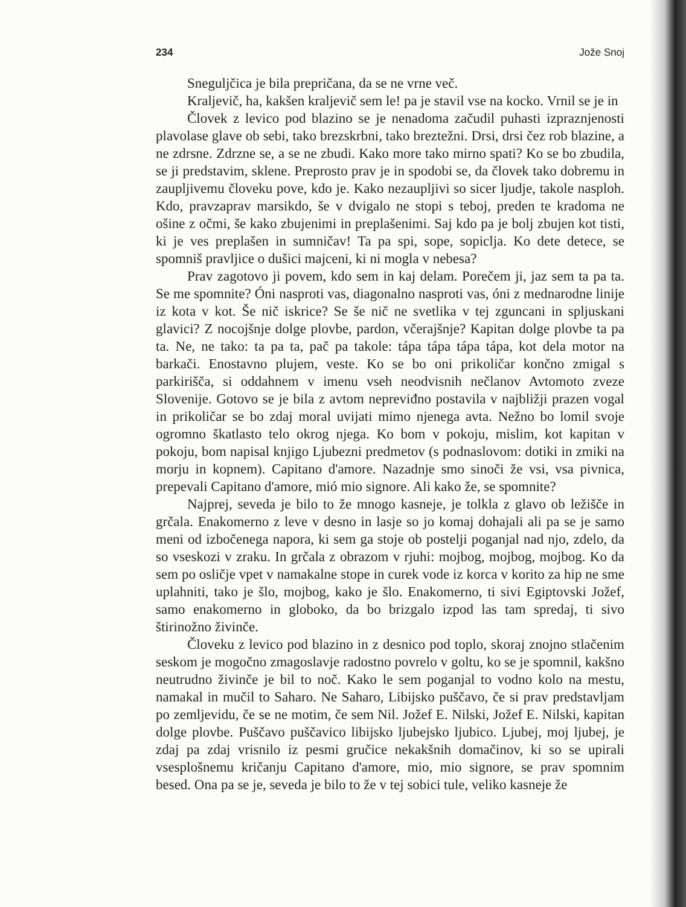234 Jože Snoj
Sneguljčica je bila prepričana, da se ne vrne več.
Kraljevič, ha, kakšen kraljevič sem le! pa je stavil vse na kocko. Vrnil se je in
Človek z levico pod blazino se je nenadoma začudil puhasti izpraznjenosti plavolase glave ob sebi, tako brezskrbni, tako breztežni. Drsi, drsi čez rob blazine, a ne zdrsne. Zdrzne se, a se ne zbudi. Kako more tako mirno spati? Ko se bo zbudila, se ji predstavim, sklene. Preprosto prav je in spodobi se, da človek tako dobremu in zaupljivemu človeku pove, kdo je. Kako nezaupljivi so sicer ljudje, takole nasploh. Kdo, pravzaprav marsikdo, še v dvigalo ne stopi s teboj, preden te kradoma ne ošine z očmi, še kako zbujenimi in preplašenimi. Saj kdo pa je bolj zbujen kot tisti, ki je ves preplašen in sumničav! Ta pa spi, sope, sopiclja. Ko dete detece, se spomniš pravljice o dušici majceni, ki ni mogla v nebesa?
Prav zagotovo ji povem, kdo sem in kaj delam. Porečem ji, jaz sem ta pa ta. Se me spomnite? Óni nasproti vas, diagonalno nasproti vas, óni z mednarodne linije iz kota v kot. Še nič iskrice? Se še nič ne svetlika v tej zguncani in spljuskani glavici? Z nocojšnje dolge plovbe, pardon, včerajšnje? Kapitan dolge plovbe ta pa ta. Ne, ne tako: ta pa ta, pač pa takole: tápa tápa tápa tápa, kot dela motor na barkači. Enostavno plujem, veste. Ko se bo oni prikoličar končno zmigal s parkirišča, si oddahnem v imenu vseh neodvisnih nečlanov Avtomoto zveze Slovenije. Gotovo se je bila z avtom nepreviđno postavila v najbližji prazen vogal in prikoličar se bo zdaj moral uvijati mimo njenega avta. Nežno bo lomil svoje ogromno škatlasto telo okrog njega. Ko bom v pokoju, mislim, kot kapitan v pokoju, bom napisal knjigo Ljubezni predmetov (s podnaslovom: dotiki in zmiki na morju in kopnem). Capitano d'amore. Nazadnje smo sinoči že vsi, vsa pivnica, prepevali Capitano d'amore, mió mio signore. Ali kako že, se spomnite?
Najprej, seveda je bilo to že mnogo kasneje, je tolkla z glavo ob ležišče in grčala. Enakomerno z leve v desno in lasje so jo komaj dohajali ali pa se je samo meni od izbočenega napora, ki sem ga stoje ob postelji poganjal nad njo, zdelo, da so vseskozi v zraku. In grčala z obrazom v rjuhi: mojbog, mojbog, mojbog. Ko da sem po osličje vpet v namakalne stope in curek vode iz korca v korito za hip ne sme uplahniti, tako je šlo, mojbog, kako je šlo. Enakomerno, ti sivi Egiptovski Jožef, samo enakomerno in globoko, da bo brizgalo izpod las tam spredaj, ti sivo štirinožno živinče.
Človeku z levico pod blazino in z desnico pod toplo, skoraj znojno stlačenim seskom je mogočno zmagoslavje radostno povrelo v goltu, ko se je spomnil, kakšno neutrudno živinče je bil to noč. Kako le sem poganjal to vodno kolo na mestu, namakal in mučil to Saharo. Ne Saharo, Libijsko puščavo, če si prav predstavljam po zemljevidu, če se ne motim, če sem Nil. Jožef E. Nilski, Jožef E. Nilski, kapitan dolge plovbe. Puščavo puščavico libijsko ljubejsko ljubico. Ljubej, moj ljubej, je zdaj pa zdaj vrisnilo iz pesmi gručice nekakšnih domačinov, ki so se upirali vsesplošnemu kričanju Capitano d'amore, mio, mio signore, se prav spomnim besed. Ona pa se je, seveda je bilo to že v tej sobici tule, veliko kasneje že